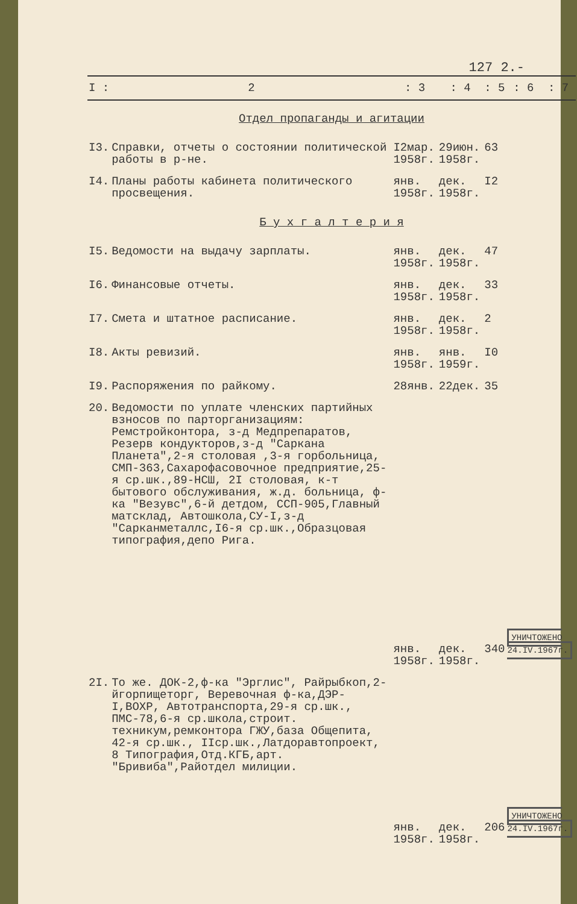127 2.-
| I : | 2 | : 3 | : 4 | : 5 | : 6 | : 7 |
| --- | --- | --- | --- | --- | --- | --- |
| Отдел пропаганды и агитации | | | | | | |
| I3. | Справки, отчеты о состоянии политической работы в р-не. | I2мар. 1958г. | 29июн. 1958г. | 63 | | |
| I4. | Планы работы кабинета политического просвещения. | янв. 1958г. | дек. 1958г. | I2 | | |
| Б у х г а л т е р и я | | | | | | |
| I5. | Ведомости на выдачу зарплаты. | янв. 1958г. | дек. 1958г. | 47 | | |
| I6. | Финансовые отчеты. | янв. 1958г. | дек. 1958г. | 33 | | |
| I7. | Смета и штатное расписание. | янв. 1958г. | дек. 1958г. | 2 | | |
| I8. | Акты ревизий. | янв. 1958г. | янв. 1959г. | I0 | | |
| I9. | Распоряжения по райкому. | 28янв. | 22дек. | 35 | | |
| 20. | Ведомости по уплате членских партийных взносов по парторганизациям: Ремстройконтора, з-д Медпрепаратов, Резерв кондукторов,з-д "Саркана Планета",2-я столовая ,3-я горбольница, СМП-363,Сахарофасовочное предприятие,25-я ср.шк.,89-НСШ, 2I столовая, к-т бытового обслуживания, ж.д. больница, ф-ка "Везувс",6-й детдом, ССП-905,Главный матсклад, Автошкола,СУ-I,з-д "Сарканметаллс,I6-я ср.шк.,Образцовая типография,депо Рига. | янв. 1958г. | дек. 1958г. | 340 | УНИЧТОЖЕНО 24.IV.1967г. | |
| 2I. | То же. ДОК-2,ф-ка "Эрглис", Райрыбкоп,2-йгорпищеторг, Веревочная ф-ка,ДЭР-I,ВОХР, Автотранспорта,29-я ср.шк., ПМС-78,6-я ср.школа,строит. техникум,ремконтора ГЖУ,база Общепита, 42-я ср.шк., IIср.шк.,Латдоравтопроект, 8 Типография,Отд.КГБ,арт. "Бривиба",Райотдел милиции. | янв. 1958г. | дек. 1958г. | 206 | УНИЧТОЖЕНО 24.IV.1967г. | |